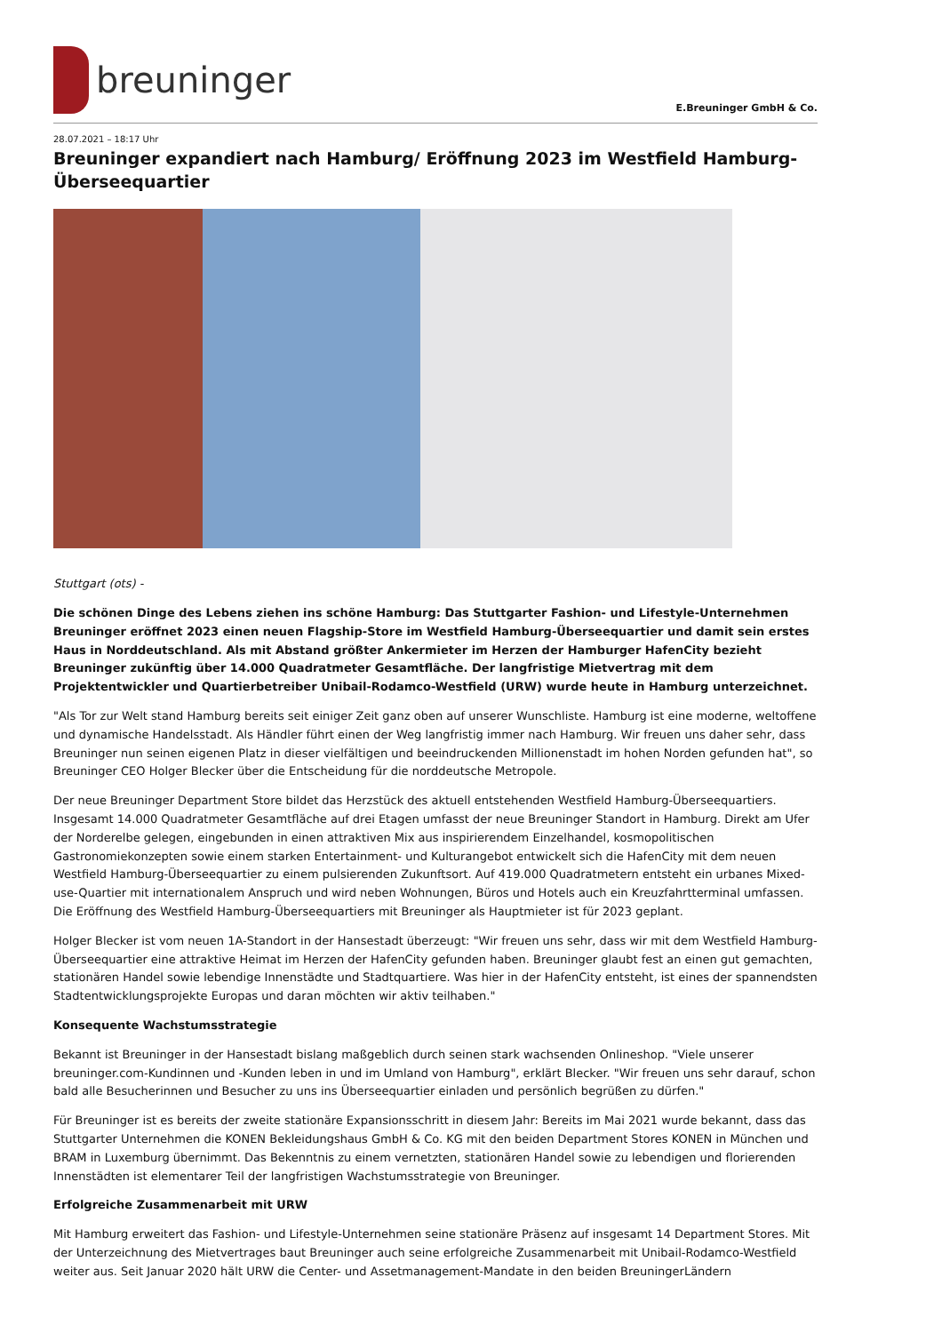breuninger
E.Breuninger GmbH & Co.
28.07.2021 – 18:17 Uhr
Breuninger expandiert nach Hamburg/ Eröffnung 2023 im Westfield Hamburg-Überseequartier
Stuttgart (ots) -
Die schönen Dinge des Lebens ziehen ins schöne Hamburg: Das Stuttgarter Fashion- und Lifestyle-Unternehmen Breuninger eröffnet 2023 einen neuen Flagship-Store im Westfield Hamburg-Überseequartier und damit sein erstes Haus in Norddeutschland. Als mit Abstand größter Ankermieter im Herzen der Hamburger HafenCity bezieht Breuninger zukünftig über 14.000 Quadratmeter Gesamtfläche. Der langfristige Mietvertrag mit dem Projektentwickler und Quartierbetreiber Unibail-Rodamco-Westfield (URW) wurde heute in Hamburg unterzeichnet.
"Als Tor zur Welt stand Hamburg bereits seit einiger Zeit ganz oben auf unserer Wunschliste. Hamburg ist eine moderne, weltoffene und dynamische Handelsstadt. Als Händler führt einen der Weg langfristig immer nach Hamburg. Wir freuen uns daher sehr, dass Breuninger nun seinen eigenen Platz in dieser vielfältigen und beeindruckenden Millionenstadt im hohen Norden gefunden hat", so Breuninger CEO Holger Blecker über die Entscheidung für die norddeutsche Metropole.
Der neue Breuninger Department Store bildet das Herzstück des aktuell entstehenden Westfield Hamburg-Überseequartiers. Insgesamt 14.000 Quadratmeter Gesamtfläche auf drei Etagen umfasst der neue Breuninger Standort in Hamburg. Direkt am Ufer der Norderelbe gelegen, eingebunden in einen attraktiven Mix aus inspirierendem Einzelhandel, kosmopolitischen Gastronomiekonzepten sowie einem starken Entertainment- und Kulturangebot entwickelt sich die HafenCity mit dem neuen Westfield Hamburg-Überseequartier zu einem pulsierenden Zukunftsort. Auf 419.000 Quadratmetern entsteht ein urbanes Mixed-use-Quartier mit internationalem Anspruch und wird neben Wohnungen, Büros und Hotels auch ein Kreuzfahrtterminal umfassen. Die Eröffnung des Westfield Hamburg-Überseequartiers mit Breuninger als Hauptmieter ist für 2023 geplant.
Holger Blecker ist vom neuen 1A-Standort in der Hansestadt überzeugt: "Wir freuen uns sehr, dass wir mit dem Westfield Hamburg-Überseequartier eine attraktive Heimat im Herzen der HafenCity gefunden haben. Breuninger glaubt fest an einen gut gemachten, stationären Handel sowie lebendige Innenstädte und Stadtquartiere. Was hier in der HafenCity entsteht, ist eines der spannendsten Stadtentwicklungsprojekte Europas und daran möchten wir aktiv teilhaben."
Konsequente Wachstumsstrategie
Bekannt ist Breuninger in der Hansestadt bislang maßgeblich durch seinen stark wachsenden Onlineshop. "Viele unserer breuninger.com-Kundinnen und -Kunden leben in und im Umland von Hamburg", erklärt Blecker. "Wir freuen uns sehr darauf, schon bald alle Besucherinnen und Besucher zu uns ins Überseequartier einladen und persönlich begrüßen zu dürfen."
Für Breuninger ist es bereits der zweite stationäre Expansionsschritt in diesem Jahr: Bereits im Mai 2021 wurde bekannt, dass das Stuttgarter Unternehmen die KONEN Bekleidungshaus GmbH & Co. KG mit den beiden Department Stores KONEN in München und BRAM in Luxemburg übernimmt. Das Bekenntnis zu einem vernetzten, stationären Handel sowie zu lebendigen und florierenden Innenstädten ist elementarer Teil der langfristigen Wachstumsstrategie von Breuninger.
Erfolgreiche Zusammenarbeit mit URW
Mit Hamburg erweitert das Fashion- und Lifestyle-Unternehmen seine stationäre Präsenz auf insgesamt 14 Department Stores. Mit der Unterzeichnung des Mietvertrages baut Breuninger auch seine erfolgreiche Zusammenarbeit mit Unibail-Rodamco-Westfield weiter aus. Seit Januar 2020 hält URW die Center- und Assetmanagement-Mandate in den beiden BreuningerLändern